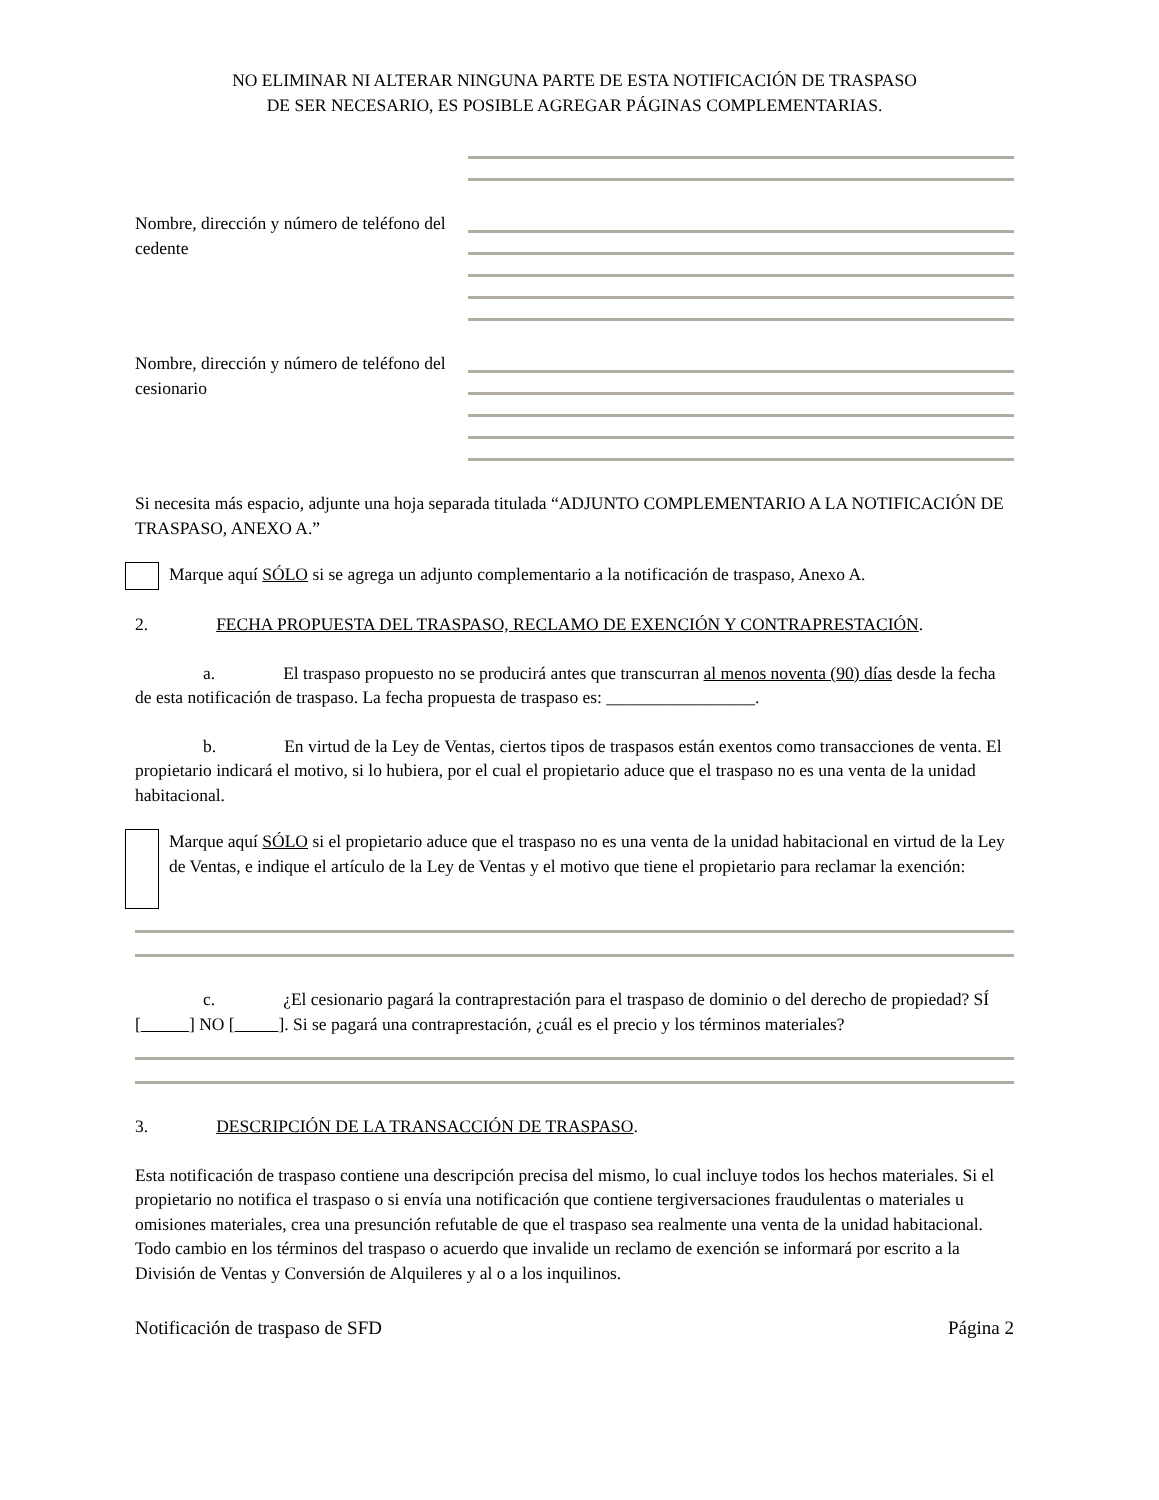NO ELIMINAR NI ALTERAR NINGUNA PARTE DE ESTA NOTIFICACIÓN DE TRASPASO
DE SER NECESARIO, ES POSIBLE AGREGAR PÁGINAS COMPLEMENTARIAS.
Nombre, dirección y número de teléfono del cedente
Nombre, dirección y número de teléfono del cesionario
Si necesita más espacio, adjunte una hoja separada titulada “ADJUNTO COMPLEMENTARIO A LA NOTIFICACIÓN DE TRASPASO, ANEXO A.”
Marque aquí SÓLO si se agrega un adjunto complementario a la notificación de traspaso, Anexo A.
2. FECHA PROPUESTA DEL TRASPASO, RECLAMO DE EXENCIÓN Y CONTRAPRESTACIÓN.
a. El traspaso propuesto no se producirá antes que transcurran al menos noventa (90) días desde la fecha de esta notificación de traspaso. La fecha propuesta de traspaso es: _________________.
b. En virtud de la Ley de Ventas, ciertos tipos de traspasos están exentos como transacciones de venta. El propietario indicará el motivo, si lo hubiera, por el cual el propietario aduce que el traspaso no es una venta de la unidad habitacional.
Marque aquí SÓLO si el propietario aduce que el traspaso no es una venta de la unidad habitacional en virtud de la Ley de Ventas, e indique el artículo de la Ley de Ventas y el motivo que tiene el propietario para reclamar la exención:
c. ¿El cesionario pagará la contraprestación para el traspaso de dominio o del derecho de propiedad? SÍ [ ] NO [ ]. Si se pagará una contraprestación, ¿cuál es el precio y los términos materiales?
3. DESCRIPCIÓN DE LA TRANSACCIÓN DE TRASPASO.
Esta notificación de traspaso contiene una descripción precisa del mismo, lo cual incluye todos los hechos materiales. Si el propietario no notifica el traspaso o si envía una notificación que contiene tergiversaciones fraudulentas o materiales u omisiones materiales, crea una presunción refutable de que el traspaso sea realmente una venta de la unidad habitacional. Todo cambio en los términos del traspaso o acuerdo que invalide un reclamo de exención se informará por escrito a la División de Ventas y Conversión de Alquileres y al o a los inquilinos.
Notificación de traspaso de SFD Página 2